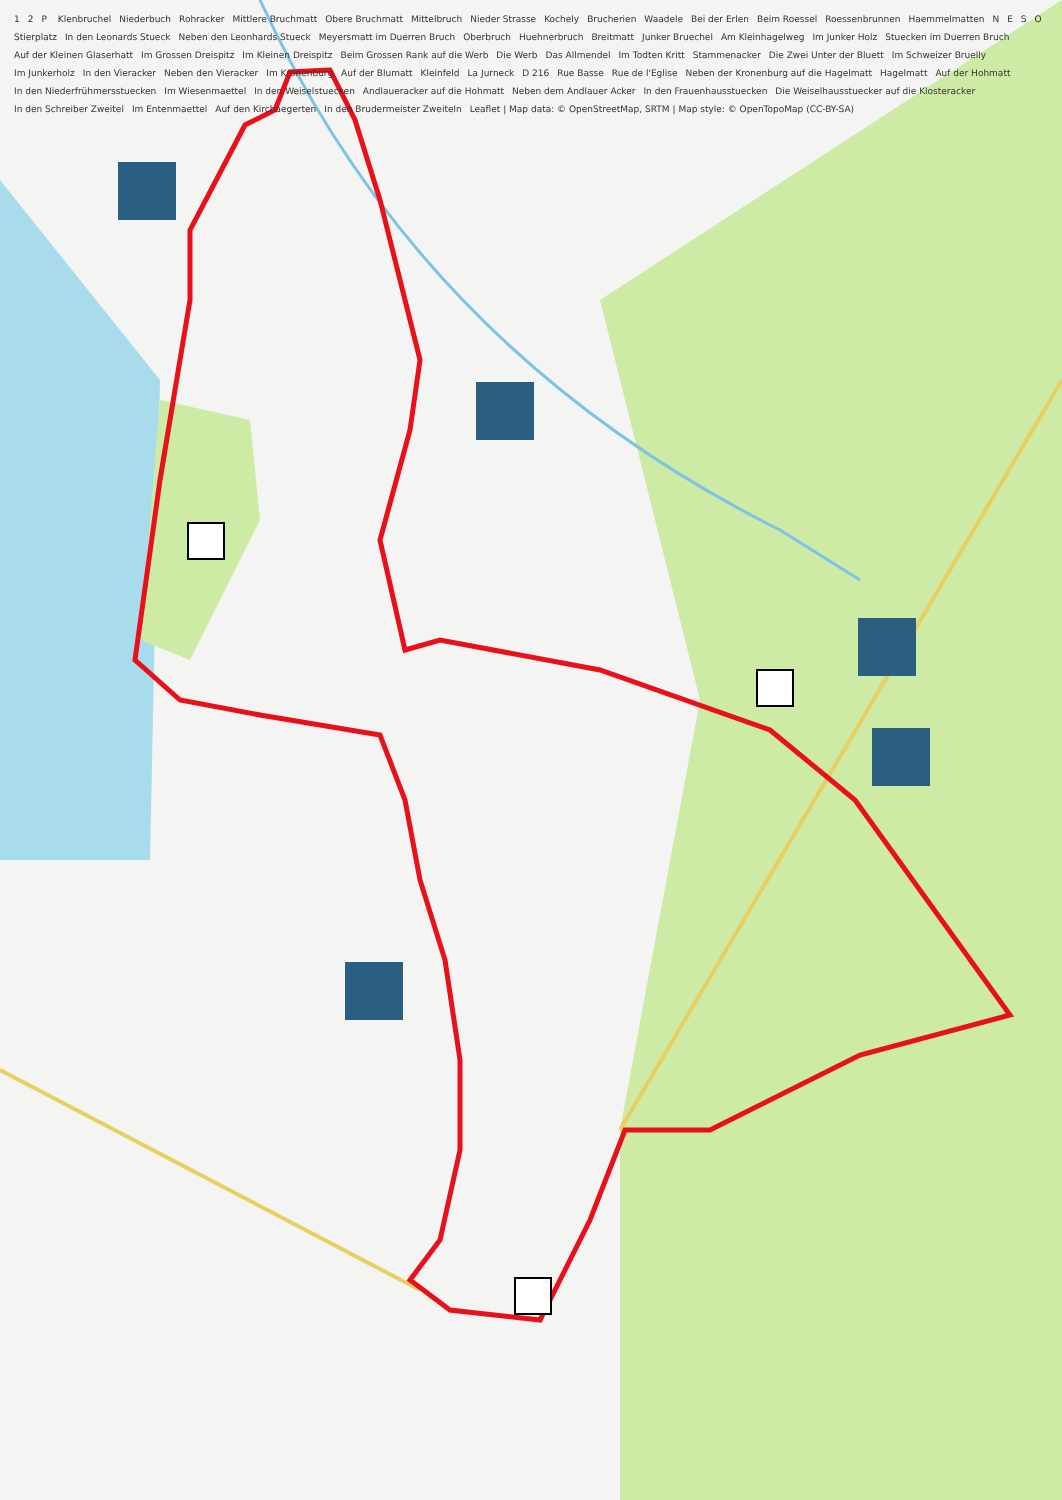1 2 P Klenbruchel Niederbuch Rohracker Mittlere Bruchmatt Obere Bruchmatt Mittelbruch Nieder Strasse Kochely Brucherien Waadele Bei der Erlen Beim Roessel Roessenbrunnen Haemmelmatten NESO Stierplatz In den Leonards Stueck Neben den Leonhards Stueck Meyersmatt im Duerren Bruch Oberbruch Huehnerbruch Breitmatt Junker Bruechel Am Kleinhagelweg Im Junker Holz Stuecken im Duerren Bruch Auf der Kleinen Glaserhatt Im Grossen Dreispitz Im Kleinen Dreispitz Beim Grossen Rank auf die Werb Die Werb Das Allmendel Im Todten Kritt Stammenacker Die Zwei Unter der Bluett Im Schweizer Bruelly Im Junkerholz In den Vieracker Neben den Vieracker Im Kronenburg Auf der Blumatt Kleinfeld La Jurneck D 216 Rue Basse Rue de l'Eglise Neben der Kronenburg auf die Hagelmatt Hagelmatt Auf der Hohmatt In den Niederfrühmersstuecken Im Wiesenmaettel In den Weiselstuecken Andlaueracker auf die Hohmatt Neben dem Andlauer Acker In den Frauenhausstuecken Die Weiselhausstuecker auf die Klosteracker In den Schreiber Zweitel Im Entenmaettel Auf den Kirchaegerten In den Brudermeister Zweiteln Leaflet | Map data: © OpenStreetMap, SRTM | Map style: © OpenTopoMap (CC-BY-SA)